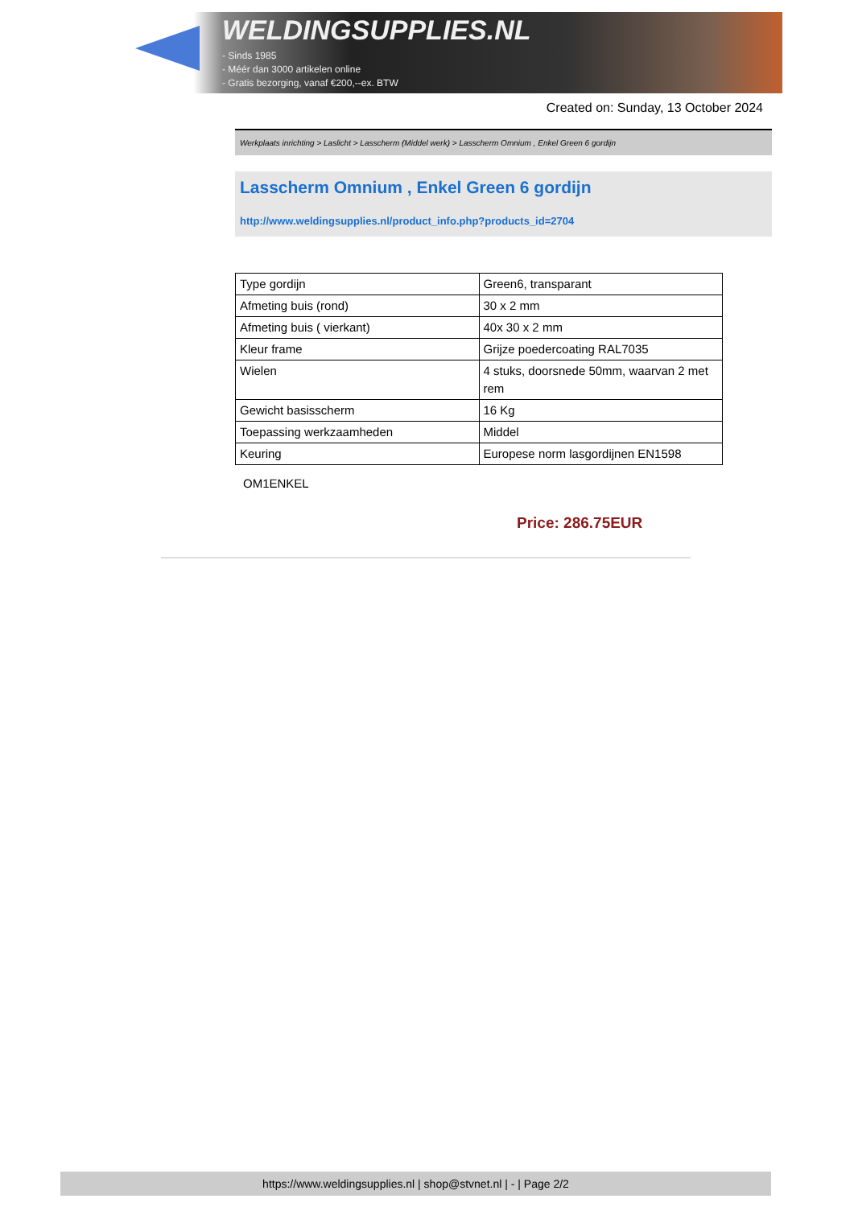WELDINGSUPPLIES.NL
- Sinds 1985
- Méér dan 3000 artikelen online
- Gratis bezorging, vanaf €200,--ex. BTW
Created on: Sunday, 13 October 2024
Werkplaats inrichting > Laslicht > Lasscherm (Middel werk) > Lasscherm Omnium , Enkel Green 6 gordijn
Lasscherm Omnium , Enkel Green 6 gordijn
http://www.weldingsupplies.nl/product_info.php?products_id=2704
| Type gordijn | Green6, transparant |
| Afmeting buis (rond) | 30 x 2 mm |
| Afmeting buis ( vierkant) | 40x 30 x 2 mm |
| Kleur frame | Grijze poedercoating RAL7035 |
| Wielen | 4 stuks, doorsnede 50mm, waarvan 2 met rem |
| Gewicht basisscherm | 16 Kg |
| Toepassing werkzaamheden | Middel |
| Keuring | Europese norm lasgordijnen EN1598 |
OM1ENKEL
Price: 286.75EUR
https://www.weldingsupplies.nl | shop@stvnet.nl | - | Page 2/2